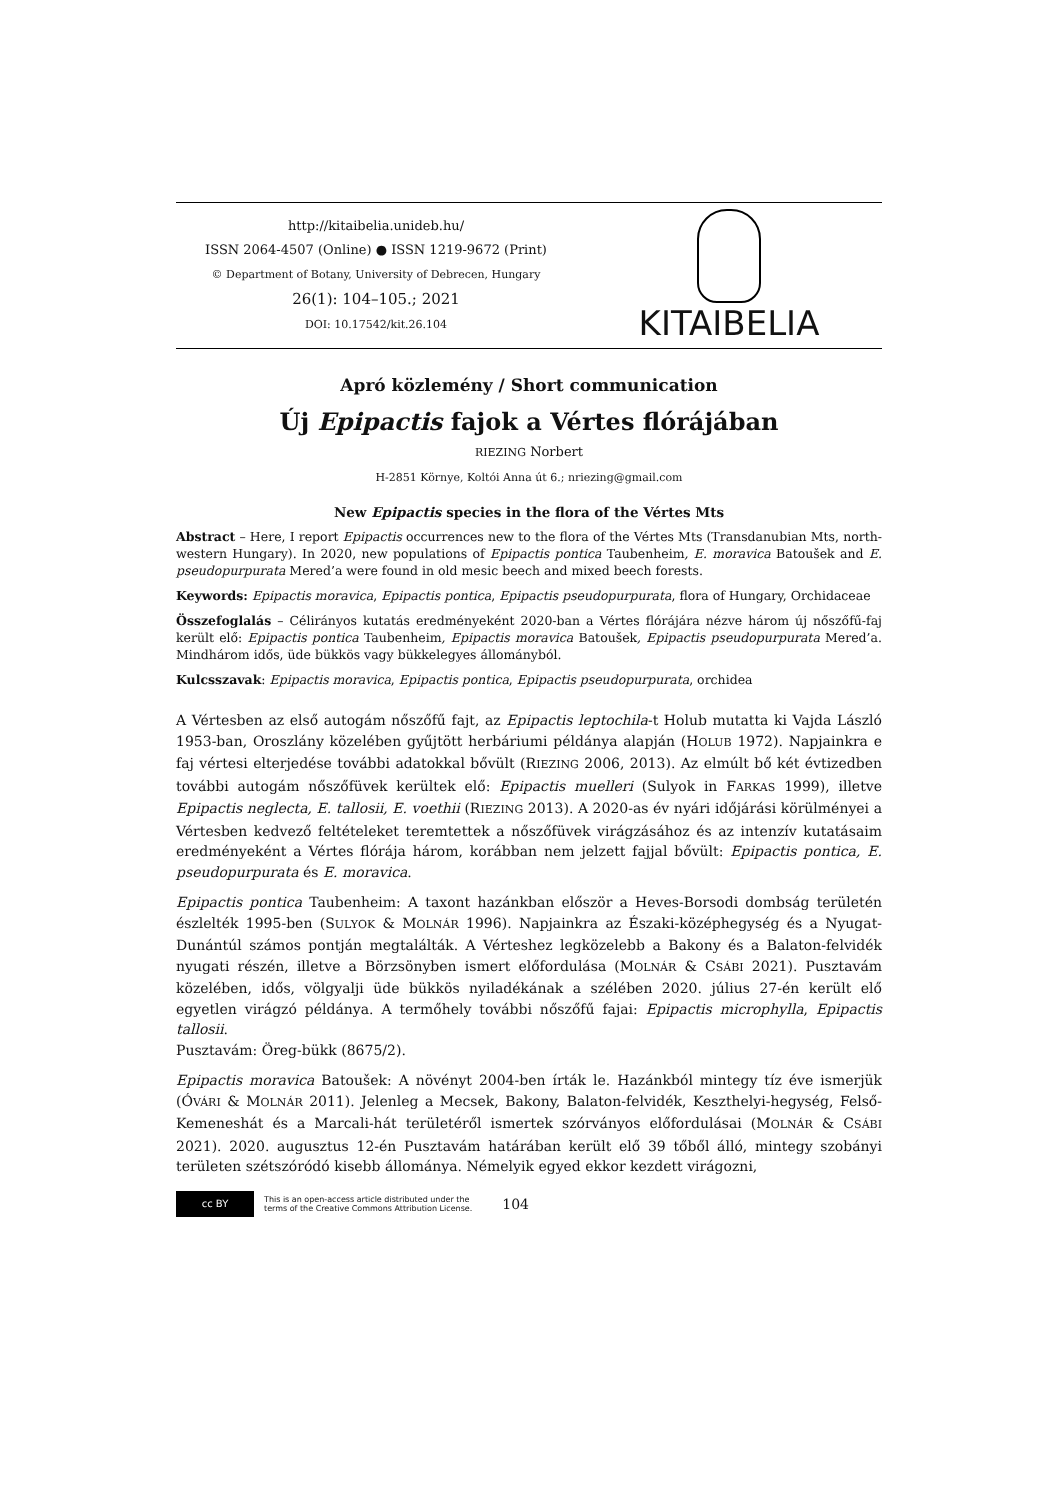http://kitaibelia.unideb.hu/
ISSN 2064-4507 (Online) ● ISSN 1219-9672 (Print)
© Department of Botany, University of Debrecen, Hungary
26(1): 104–105.; 2021
DOI: 10.17542/kit.26.104
KITAIBELIA
Apró közlemény / Short communication
Új Epipactis fajok a Vértes flórájában
RIEZING Norbert
H-2851 Környe, Koltói Anna út 6.; nriezing@gmail.com
New Epipactis species in the flora of the Vértes Mts
Abstract – Here, I report Epipactis occurrences new to the flora of the Vértes Mts (Transdanubian Mts, north-western Hungary). In 2020, new populations of Epipactis pontica Taubenheim, E. moravica Batoušek and E. pseudopurpurata Mered’a were found in old mesic beech and mixed beech forests.
Keywords: Epipactis moravica, Epipactis pontica, Epipactis pseudopurpurata, flora of Hungary, Orchidaceae
Összefoglalás – Célirányos kutatás eredményeként 2020-ban a Vértes flórájára nézve három új nőszőfű-faj került elő: Epipactis pontica Taubenheim, Epipactis moravica Batoušek, Epipactis pseudopurpurata Mered’a. Mindhárom idős, üde bükkös vagy bükkelegyes állományból.
Kulcsszavak: Epipactis moravica, Epipactis pontica, Epipactis pseudopurpurata, orchidea
A Vértesben az első autogám nőszőfű fajt, az Epipactis leptochila-t Holub mutatta ki Vajda László 1953-ban, Oroszlány közelében gyűjtött herbáriumi példánya alapján (HOLUB 1972). Napjainkra e faj vértesi elterjedése további adatokkal bővült (RIEZING 2006, 2013). Az elmúlt bő két évtizedben további autogám nőszőfüvek kerültek elő: Epipactis muelleri (Sulyok in FARKAS 1999), illetve Epipactis neglecta, E. tallosii, E. voethii (RIEZING 2013). A 2020-as év nyári időjárási körülményei a Vértesben kedvező feltételeket teremtettek a nőszőfüvek virágzásához és az intenzív kutatásaim eredményeként a Vértes flórája három, korábban nem jelzett fajjal bővült: Epipactis pontica, E. pseudopurpurata és E. moravica.
Epipactis pontica Taubenheim: A taxont hazánkban először a Heves-Borsodi dombság területén észlelték 1995-ben (SULYOK & MOLNÁR 1996). Napjainkra az Északi-középhegység és a Nyugat-Dunántúl számos pontján megtalálták. A Vérteshez legközelebb a Bakony és a Balaton-felvidék nyugati részén, illetve a Börzsönyben ismert előfordulása (MOLNÁR & CSÁBI 2021). Pusztavám közelében, idős, völgyalji üde bükkös nyiladékának a szélében 2020. július 27-én került elő egyetlen virágzó példánya. A termőhely további nőszőfű fajai: Epipactis microphylla, Epipactis tallosii.
Pusztavám: Öreg-bükk (8675/2).
Epipactis moravica Batoušek: A növényt 2004-ben írták le. Hazánkból mintegy tíz éve ismerjük (ÓVÁRI & MOLNÁR 2011). Jelenleg a Mecsek, Bakony, Balaton-felvidék, Keszthelyi-hegység, Felső-Kemeneshát és a Marcali-hát területéről ismertek szórványos előfordulásai (MOLNÁR & CSÁBI 2021). 2020. augusztus 12-én Pusztavám határában került elő 39 tőből álló, mintegy szobányi területen szétszóródó kisebb állománya. Némelyik egyed ekkor kezdett virágozni,
cc BY
This is an open-access article distributed under the
terms of the Creative Commons Attribution License.
104